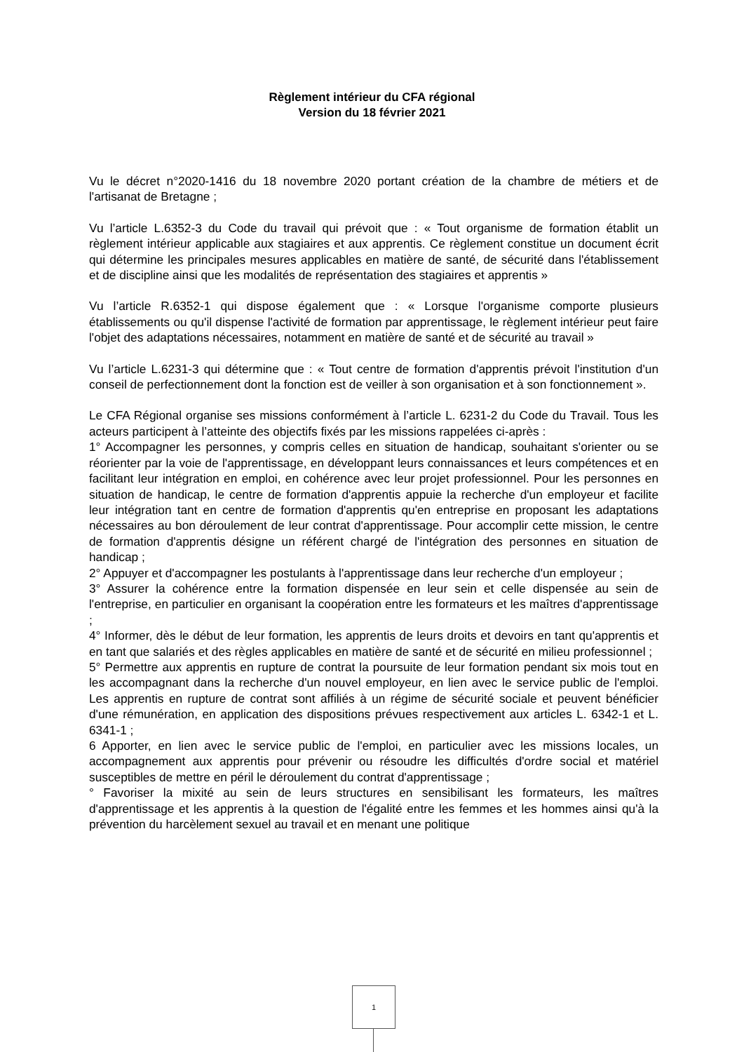Règlement intérieur du CFA régional
Version du 18 février 2021
Vu le décret n°2020-1416 du 18 novembre 2020 portant création de la chambre de métiers et de l'artisanat de Bretagne ;
Vu l’article L.6352-3 du Code du travail qui prévoit que : « Tout organisme de formation établit un règlement intérieur applicable aux stagiaires et aux apprentis. Ce règlement constitue un document écrit qui détermine les principales mesures applicables en matière de santé, de sécurité dans l'établissement et de discipline ainsi que les modalités de représentation des stagiaires et apprentis »
Vu l’article R.6352-1 qui dispose également que : « Lorsque l'organisme comporte plusieurs établissements ou qu'il dispense l'activité de formation par apprentissage, le règlement intérieur peut faire l'objet des adaptations nécessaires, notamment en matière de santé et de sécurité au travail »
Vu l’article L.6231-3 qui détermine que : « Tout centre de formation d'apprentis prévoit l'institution d'un conseil de perfectionnement dont la fonction est de veiller à son organisation et à son fonctionnement ».
Le CFA Régional organise ses missions conformément à l’article L. 6231-2 du Code du Travail. Tous les acteurs participent à l’atteinte des objectifs fixés par les missions rappelées ci-après :
1° Accompagner les personnes, y compris celles en situation de handicap, souhaitant s'orienter ou se réorienter par la voie de l'apprentissage, en développant leurs connaissances et leurs compétences et en facilitant leur intégration en emploi, en cohérence avec leur projet professionnel. Pour les personnes en situation de handicap, le centre de formation d'apprentis appuie la recherche d'un employeur et facilite leur intégration tant en centre de formation d'apprentis qu'en entreprise en proposant les adaptations nécessaires au bon déroulement de leur contrat d'apprentissage. Pour accomplir cette mission, le centre de formation d'apprentis désigne un référent chargé de l'intégration des personnes en situation de handicap ;
2° Appuyer et d'accompagner les postulants à l'apprentissage dans leur recherche d'un employeur ;
3° Assurer la cohérence entre la formation dispensée en leur sein et celle dispensée au sein de l'entreprise, en particulier en organisant la coopération entre les formateurs et les maîtres d'apprentissage ;
4° Informer, dès le début de leur formation, les apprentis de leurs droits et devoirs en tant qu'apprentis et en tant que salariés et des règles applicables en matière de santé et de sécurité en milieu professionnel ;
5° Permettre aux apprentis en rupture de contrat la poursuite de leur formation pendant six mois tout en les accompagnant dans la recherche d'un nouvel employeur, en lien avec le service public de l'emploi. Les apprentis en rupture de contrat sont affiliés à un régime de sécurité sociale et peuvent bénéficier d'une rémunération, en application des dispositions prévues respectivement aux articles L. 6342-1 et L. 6341-1 ;
6 Apporter, en lien avec le service public de l'emploi, en particulier avec les missions locales, un accompagnement aux apprentis pour prévenir ou résoudre les difficultés d'ordre social et matériel susceptibles de mettre en péril le déroulement du contrat d'apprentissage ;
° Favoriser la mixité au sein de leurs structures en sensibilisant les formateurs, les maîtres d'apprentissage et les apprentis à la question de l'égalité entre les femmes et les hommes ainsi qu'à la prévention du harcèlement sexuel au travail et en menant une politique
1